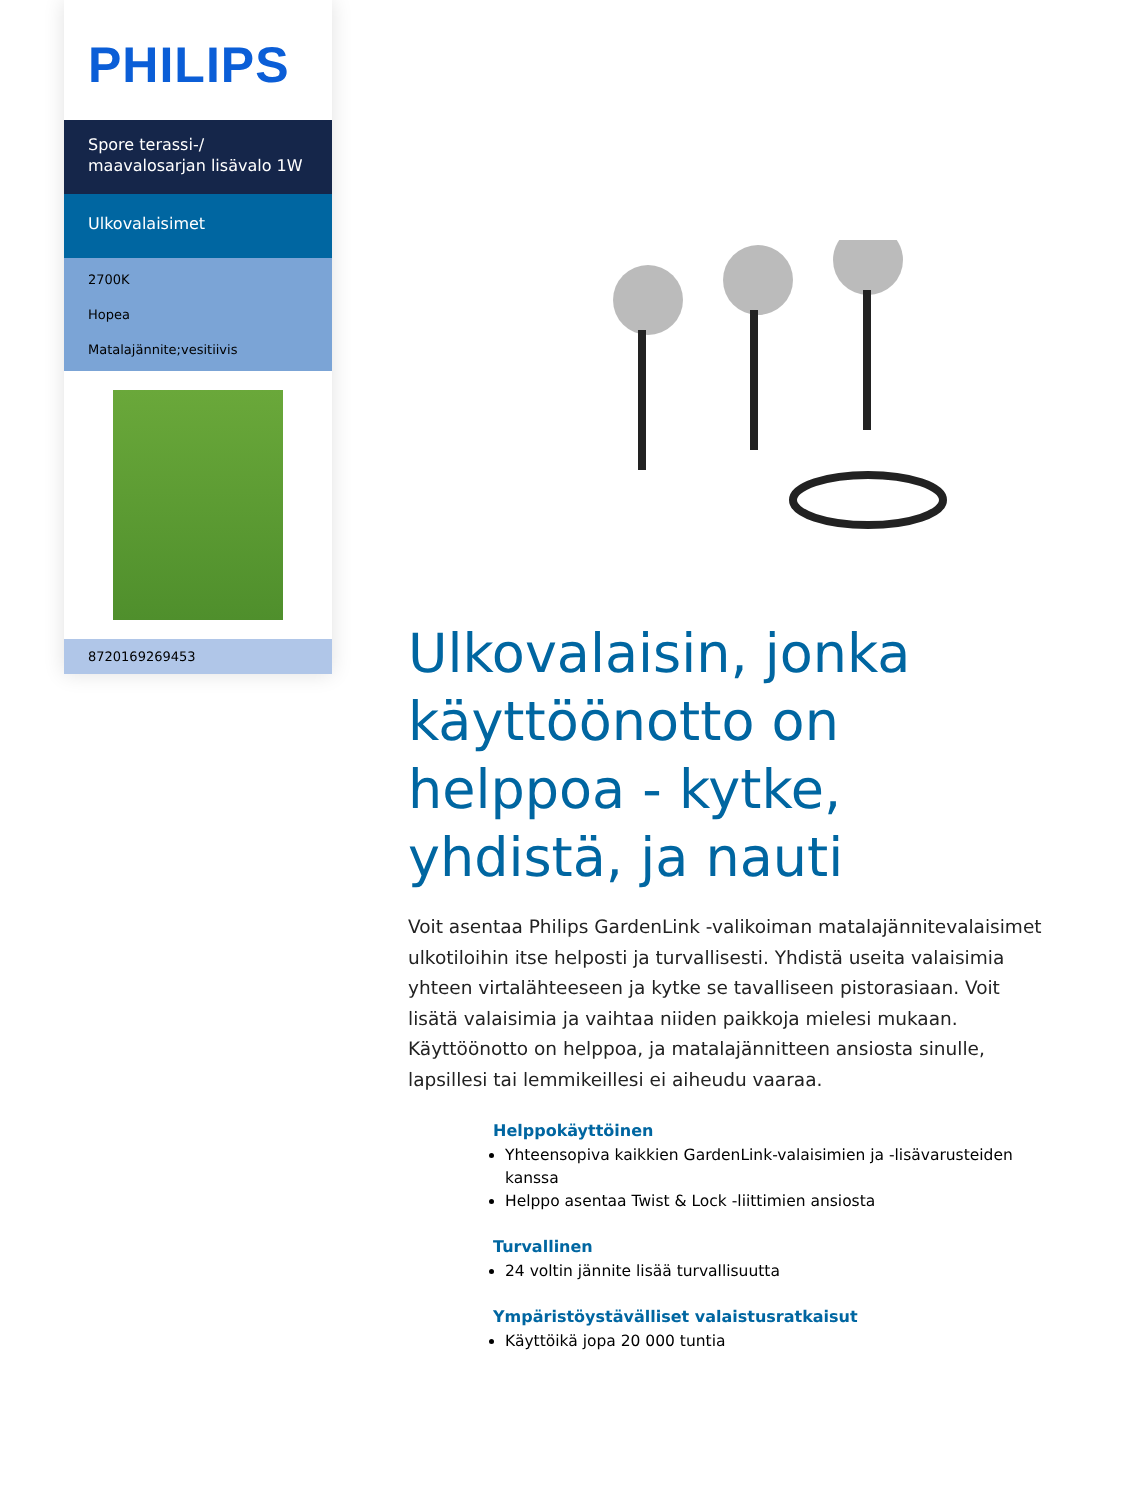PHILIPS
Spore terassi-/ maavalosarjan lisävalo 1W
Ulkovalaisimet
2700K
Hopea
Matalajännite;vesitiivis
8720169269453
Ulkovalaisin, jonka käyttöönotto on helppoa - kytke, yhdistä, ja nauti
Voit asentaa Philips GardenLink -valikoiman matalajännitevalaisimet ulkotiloihin itse helposti ja turvallisesti. Yhdistä useita valaisimia yhteen virtalähteeseen ja kytke se tavalliseen pistorasiaan. Voit lisätä valaisimia ja vaihtaa niiden paikkoja mielesi mukaan. Käyttöönotto on helppoa, ja matalajännitteen ansiosta sinulle, lapsillesi tai lemmikeillesi ei aiheudu vaaraa.
Helppokäyttöinen
Yhteensopiva kaikkien GardenLink-valaisimien ja -lisävarusteiden kanssa
Helppo asentaa Twist & Lock -liittimien ansiosta
Turvallinen
24 voltin jännite lisää turvallisuutta
Ympäristöystävälliset valaistusratkaisut
Käyttöikä jopa 20 000 tuntia